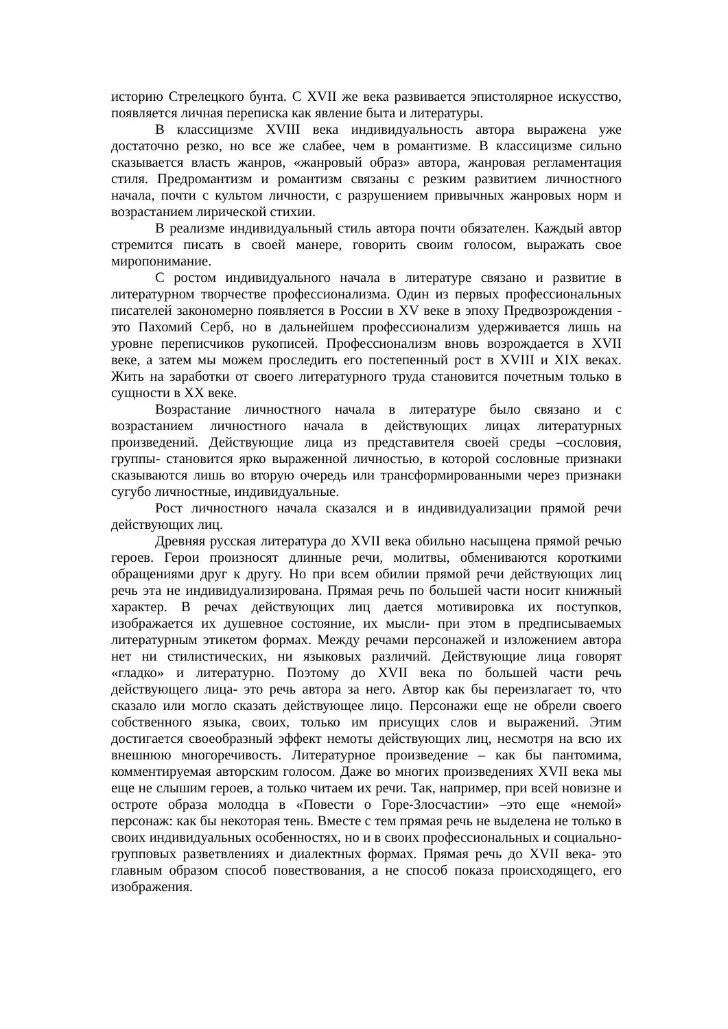историю Стрелецкого бунта. С XVII же века развивается эпистолярное искусство, появляется личная переписка как явление быта и литературы.
В классицизме XVIII века индивидуальность автора выражена уже достаточно резко, но все же слабее, чем в романтизме. В классицизме сильно сказывается власть жанров, «жанровый образ» автора, жанровая регламентация стиля. Предромантизм и романтизм связаны с резким развитием личностного начала, почти с культом личности, с разрушением привычных жанровых норм и возрастанием лирической стихии.
В реализме индивидуальный стиль автора почти обязателен. Каждый автор стремится писать в своей манере, говорить своим голосом, выражать свое миропонимание.
С ростом индивидуального начала в литературе связано и развитие в литературном творчестве профессионализма. Один из первых профессиональных писателей закономерно появляется в России в XV веке в эпоху Предвозрождения - это Пахомий Серб, но в дальнейшем профессионализм удерживается лишь на уровне переписчиков рукописей. Профессионализм вновь возрождается в XVII веке, а затем мы можем проследить его постепенный рост в XVIII и XIX веках. Жить на заработки от своего литературного труда становится почетным только в сущности в XX веке.
Возрастание личностного начала в литературе было связано и с возрастанием личностного начала в действующих лицах литературных произведений. Действующие лица из представителя своей среды –сословия, группы- становится ярко выраженной личностью, в которой сословные признаки сказываются лишь во вторую очередь или трансформированными через признаки сугубо личностные, индивидуальные.
Рост личностного начала сказался и в индивидуализации прямой речи действующих лиц.
Древняя русская литература до XVII века обильно насыщена прямой речью героев. Герои произносят длинные речи, молитвы, обмениваются короткими обращениями друг к другу. Но при всем обилии прямой речи действующих лиц речь эта не индивидуализирована. Прямая речь по большей части носит книжный характер. В речах действующих лиц дается мотивировка их поступков, изображается их душевное состояние, их мысли- при этом в предписываемых литературным этикетом формах. Между речами персонажей и изложением автора нет ни стилистических, ни языковых различий. Действующие лица говорят «гладко» и литературно. Поэтому до XVII века по большей части речь действующего лица- это речь автора за него. Автор как бы переизлагает то, что сказало или могло сказать действующее лицо. Персонажи еще не обрели своего собственного языка, своих, только им присущих слов и выражений. Этим достигается своеобразный эффект немоты действующих лиц, несмотря на всю их внешнюю многоречивость. Литературное произведение – как бы пантомима, комментируемая авторским голосом. Даже во многих произведениях XVII века мы еще не слышим героев, а только читаем их речи. Так, например, при всей новизне и остроте образа молодца в «Повести о Горе-Злосчастии» –это еще «немой» персонаж: как бы некоторая тень. Вместе с тем прямая речь не выделена не только в своих индивидуальных особенностях, но и в своих профессиональных и социально-групповых разветвлениях и диалектных формах. Прямая речь до XVII века- это главным образом способ повествования, а не способ показа происходящего, его изображения.